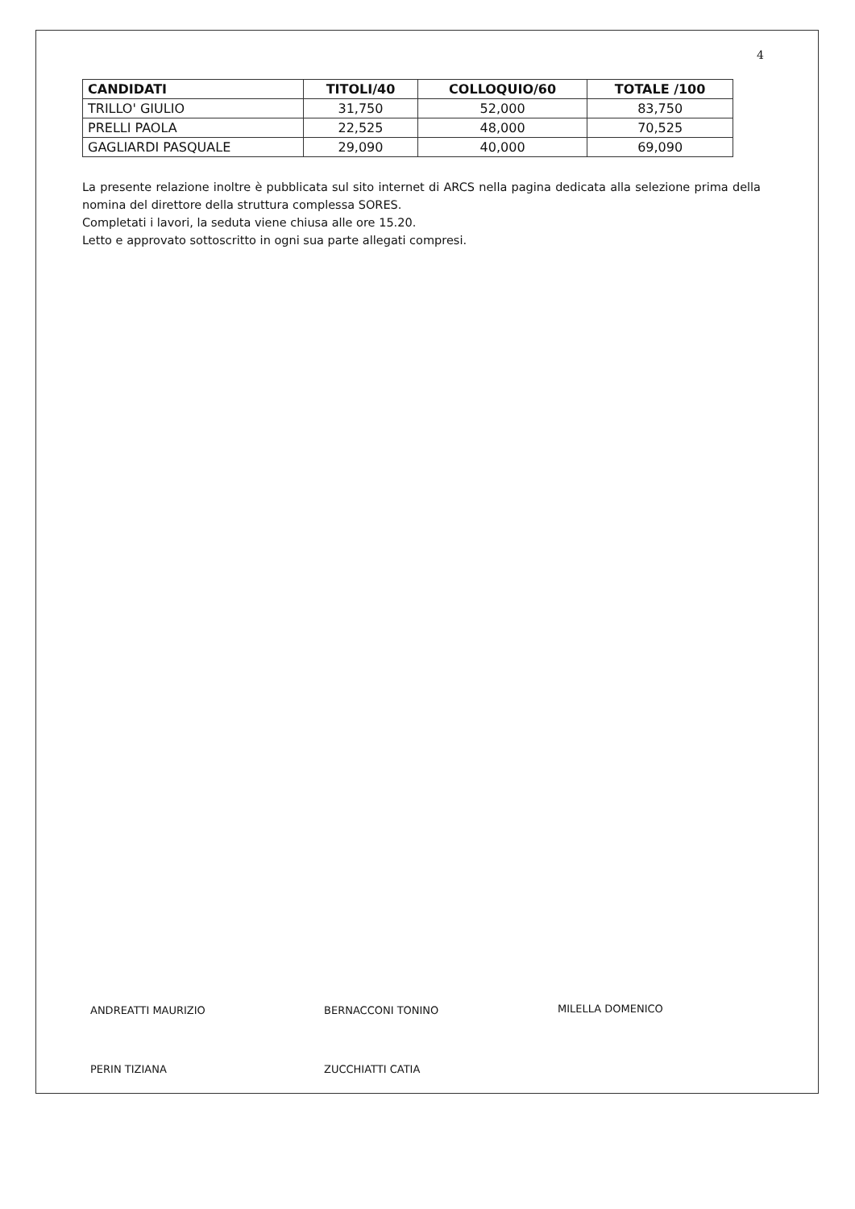4
| CANDIDATI | TITOLI/40 | COLLOQUIO/60 | TOTALE /100 |
| --- | --- | --- | --- |
| TRILLO' GIULIO | 31,750 | 52,000 | 83,750 |
| PRELLI PAOLA | 22,525 | 48,000 | 70,525 |
| GAGLIARDI PASQUALE | 29,090 | 40,000 | 69,090 |
La presente relazione inoltre è pubblicata sul sito internet di ARCS nella pagina dedicata alla selezione prima della nomina del direttore della struttura complessa SORES.
Completati i lavori, la seduta viene chiusa alle ore 15.20.
Letto e approvato sottoscritto in ogni sua parte allegati compresi.
ANDREATTI MAURIZIO BERNACCONI TONINO MILELLA DOMENICO
PERIN TIZIANA ZUCCHIATTI CATIA